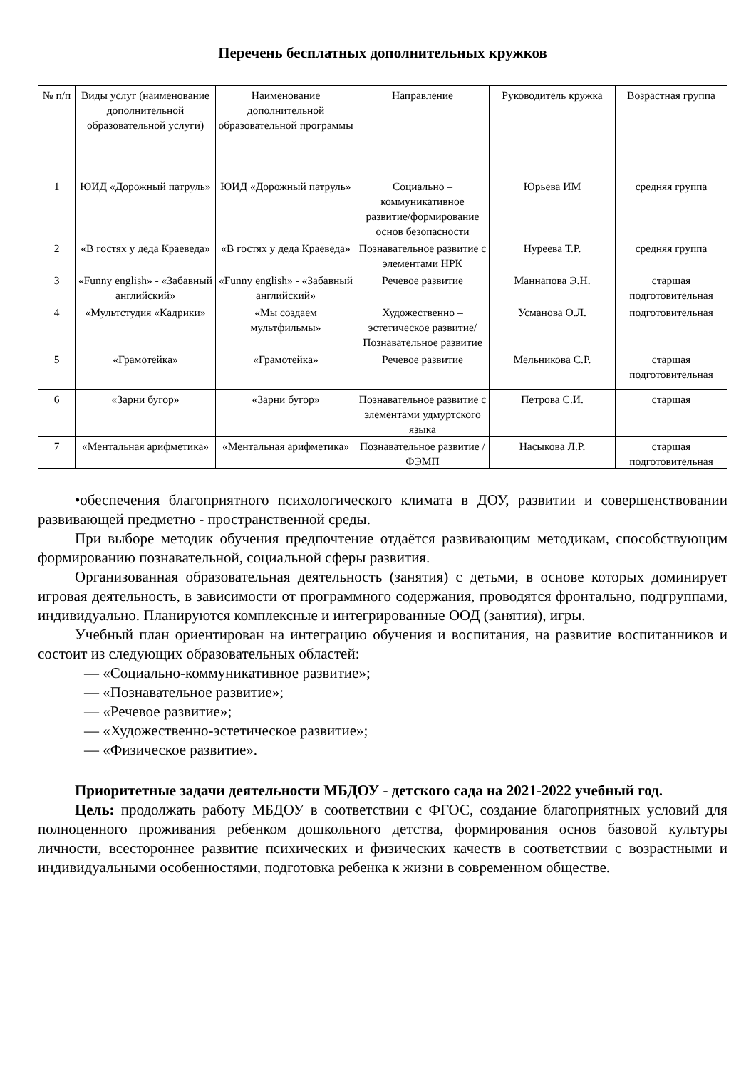Перечень бесплатных дополнительных кружков
| № п/п | Виды услуг (наименование дополнительной образовательной услуги) | Наименование дополнительной образовательной программы | Направление | Руководитель кружка | Возрастная группа |
| --- | --- | --- | --- | --- | --- |
| 1 | ЮИД «Дорожный патруль» | ЮИД «Дорожный патруль» | Социально – коммуникативное развитие/формирование основ безопасности | Юрьева ИМ | средняя группа |
| 2 | «В гостях у деда Краеведа» | «В гостях у деда Краеведа» | Познавательное развитие с элементами НРК | Нуреева Т.Р. | средняя группа |
| 3 | «Funny english» - «Забавный английский» | «Funny english» - «Забавный английский» | Речевое развитие | Маннапова Э.Н. | старшая подготовительная |
| 4 | «Мультстудия «Кадрики» | «Мы создаем мультфильмы» | Художественно – эстетическое развитие/ Познавательное развитие | Усманова О.Л. | подготовительная |
| 5 | «Грамотейка» | «Грамотейка» | Речевое развитие | Мельникова С.Р. | старшая подготовительная |
| 6 | «Зарни бугор» | «Зарни бугор» | Познавательное развитие с элементами удмуртского языка | Петрова С.И. | старшая |
| 7 | «Ментальная арифметика» | «Ментальная арифметика» | Познавательное развитие / ФЭМП | Насыкова Л.Р. | старшая подготовительная |
•обеспечения благоприятного психологического климата в ДОУ, развитии и совершенствовании развивающей предметно - пространственной среды.
При выборе методик обучения предпочтение отдаётся развивающим методикам, способствующим формированию познавательной, социальной сферы развития.
Организованная образовательная деятельность (занятия) с детьми, в основе которых доминирует игровая деятельность, в зависимости от программного содержания, проводятся фронтально, подгруппами, индивидуально. Планируются комплексные и интегрированные ООД (занятия), игры.
Учебный план ориентирован на интеграцию обучения и воспитания, на развитие воспитанников и состоит из следующих образовательных областей:
— «Социально-коммуникативное развитие»;
— «Познавательное развитие»;
— «Речевое развитие»;
— «Художественно-эстетическое развитие»;
— «Физическое развитие».
Приоритетные задачи деятельности МБДОУ - детского сада на 2021-2022 учебный год.
Цель: продолжать работу МБДОУ в соответствии с ФГОС, создание благоприятных условий для полноценного проживания ребенком дошкольного детства, формирования основ базовой культуры личности, всестороннее развитие психических и физических качеств в соответствии с возрастными и индивидуальными особенностями, подготовка ребенка к жизни в современном обществе.